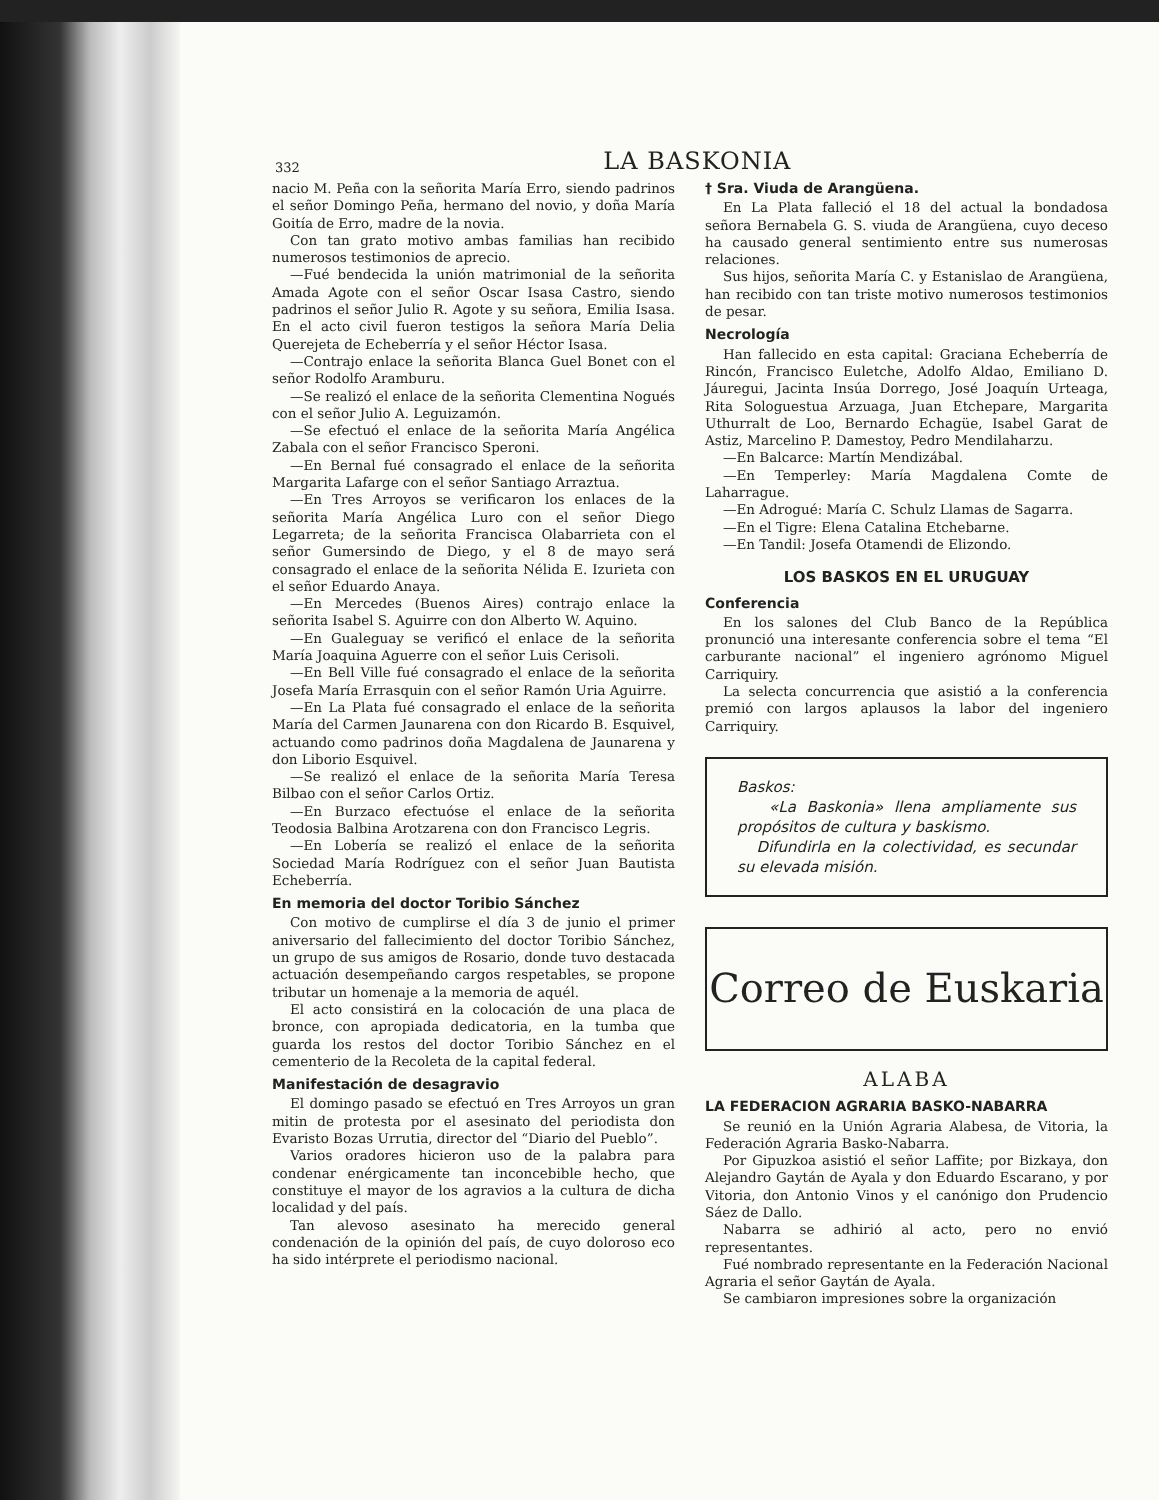332 LA BASKONIA
nacio M. Peña con la señorita María Erro, siendo padrinos el señor Domingo Peña, hermano del novio, y doña María Goitía de Erro, madre de la novia.
Con tan grato motivo ambas familias han recibido numerosos testimonios de aprecio.
—Fué bendecida la unión matrimonial de la señorita Amada Agote con el señor Oscar Isasa Castro, siendo padrinos el señor Julio R. Agote y su señora, Emilia Isasa. En el acto civil fueron testigos la señora María Delia Querejeta de Echeberría y el señor Héctor Isasa.
—Contrajo enlace la señorita Blanca Guel Bonet con el señor Rodolfo Aramburu.
—Se realizó el enlace de la señorita Clementina Nogués con el señor Julio A. Leguizamón.
—Se efectuó el enlace de la señorita María Angélica Zabala con el señor Francisco Speroni.
—En Bernal fué consagrado el enlace de la señorita Margarita Lafarge con el señor Santiago Arraztua.
—En Tres Arroyos se verificaron los enlaces de la señorita María Angélica Luro con el señor Diego Legarreta; de la señorita Francisca Olabarrieta con el señor Gumersindo de Diego, y el 8 de mayo será consagrado el enlace de la señorita Nélida E. Izurieta con el señor Eduardo Anaya.
—En Mercedes (Buenos Aires) contrajo enlace la señorita Isabel S. Aguirre con don Alberto W. Aquino.
—En Gualeguay se verificó el enlace de la señorita María Joaquina Aguerre con el señor Luis Cerisoli.
—En Bell Ville fué consagrado el enlace de la señorita Josefa María Errasquin con el señor Ramón Uria Aguirre.
—En La Plata fué consagrado el enlace de la señorita María del Carmen Jaunarena con don Ricardo B. Esquivel, actuando como padrinos doña Magdalena de Jaunarena y don Liborio Esquivel.
—Se realizó el enlace de la señorita María Teresa Bilbao con el señor Carlos Ortiz.
—En Burzaco efectuóse el enlace de la señorita Teodosia Balbina Arotzarena con don Francisco Legris.
—En Lobería se realizó el enlace de la señorita Sociedad María Rodríguez con el señor Juan Bautista Echeberría.
En memoria del doctor Toribio Sánchez
Con motivo de cumplirse el día 3 de junio el primer aniversario del fallecimiento del doctor Toribio Sánchez, un grupo de sus amigos de Rosario, donde tuvo destacada actuación desempeñando cargos respetables, se propone tributar un homenaje a la memoria de aquél.
El acto consistirá en la colocación de una placa de bronce, con apropiada dedicatoria, en la tumba que guarda los restos del doctor Toribio Sánchez en el cementerio de la Recoleta de la capital federal.
Manifestación de desagravio
El domingo pasado se efectuó en Tres Arroyos un gran mitin de protesta por el asesinato del periodista don Evaristo Bozas Urrutia, director del “Diario del Pueblo”.
Varios oradores hicieron uso de la palabra para condenar enérgicamente tan inconcebible hecho, que constituye el mayor de los agravios a la cultura de dicha localidad y del país.
Tan alevoso asesinato ha merecido general condenación de la opinión del país, de cuyo doloroso eco ha sido intérprete el periodismo nacional.
† Sra. Viuda de Arangüena.
En La Plata falleció el 18 del actual la bondadosa señora Bernabela G. S. viuda de Arangüena, cuyo deceso ha causado general sentimiento entre sus numerosas relaciones.
Sus hijos, señorita María C. y Estanislao de Arangüena, han recibido con tan triste motivo numerosos testimonios de pesar.
Necrología
Han fallecido en esta capital: Graciana Echeberría de Rincón, Francisco Euletche, Adolfo Aldao, Emiliano D. Jáuregui, Jacinta Insúa Dorrego, José Joaquín Urteaga, Rita Sologuestua Arzuaga, Juan Etchepare, Margarita Uthurralt de Loo, Bernardo Echagüe, Isabel Garat de Astiz, Marcelino P. Damestoy, Pedro Mendilaharzu.
—En Balcarce: Martín Mendizábal.
—En Temperley: María Magdalena Comte de Laharrague.
—En Adrogué: María C. Schulz Llamas de Sagarra.
—En el Tigre: Elena Catalina Etchebarne.
—En Tandil: Josefa Otamendi de Elizondo.
LOS BASKOS EN EL URUGUAY
Conferencia
En los salones del Club Banco de la República pronunció una interesante conferencia sobre el tema “El carburante nacional” el ingeniero agrónomo Miguel Carriquiry.
La selecta concurrencia que asistió a la conferencia premió con largos aplausos la labor del ingeniero Carriquiry.
Baskos:
«La Baskonia» llena ampliamente sus propósitos de cultura y baskismo.
Difundirla en la colectividad, es secundar su elevada misión.
Correo de Euskaria
ALABA
LA FEDERACION AGRARIA BASKO-NABARRA
Se reunió en la Unión Agraria Alabesa, de Vitoria, la Federación Agraria Basko-Nabarra.
Por Gipuzkoa asistió el señor Laffite; por Bizkaya, don Alejandro Gaytán de Ayala y don Eduardo Escarano, y por Vitoria, don Antonio Vinos y el canónigo don Prudencio Sáez de Dallo.
Nabarra se adhirió al acto, pero no envió representantes.
Fué nombrado representante en la Federación Nacional Agraria el señor Gaytán de Ayala.
Se cambiaron impresiones sobre la organización